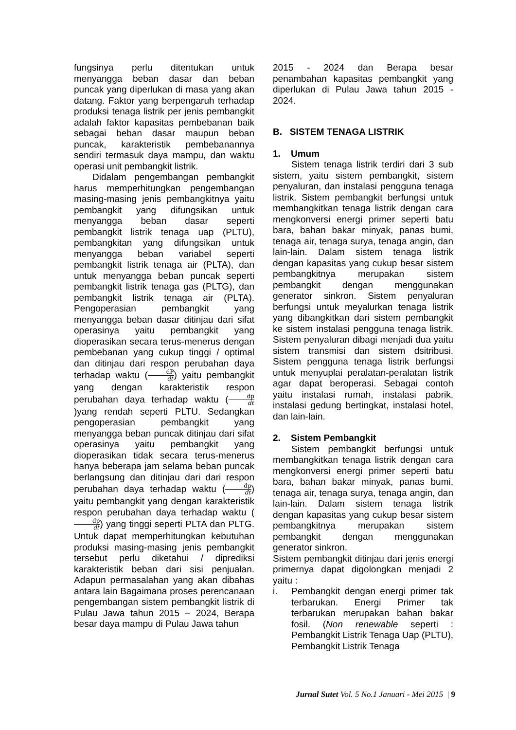fungsinya perlu ditentukan untuk menyangga beban dasar dan beban puncak yang diperlukan di masa yang akan datang. Faktor yang berpengaruh terhadap produksi tenaga listrik per jenis pembangkit adalah faktor kapasitas pembebanan baik sebagai beban dasar maupun beban puncak, karakteristik pembebanannya sendiri termasuk daya mampu, dan waktu operasi unit pembangkit listrik.
Didalam pengembangan pembangkit harus memperhitungkan pengembangan masing-masing jenis pembangkitnya yaitu pembangkit yang difungsikan untuk menyangga beban dasar seperti pembangkit listrik tenaga uap (PLTU), pembangkitan yang difungsikan untuk menyangga beban variabel seperti pembangkit listrik tenaga air (PLTA), dan untuk menyangga beban puncak seperti pembangkit listrik tenaga gas (PLTG), dan pembangkit listrik tenaga air (PLTA). Pengoperasian pembangkit yang menyangga beban dasar ditinjau dari sifat operasinya yaitu pembangkit yang dioperasikan secara terus-menerus dengan pembebanan yang cukup tinggi / optimal dan ditinjau dari respon perubahan daya terhadap waktu (dP dt) yaitu pembangkit yang dengan karakteristik respon perubahan daya terhadap waktu (dp dt)yang rendah seperti PLTU. Sedangkan pengoperasian pembangkit yang menyangga beban puncak ditinjau dari sifat operasinya yaitu pembangkit yang dioperasikan tidak secara terus-menerus hanya beberapa jam selama beban puncak berlangsung dan ditinjau dari dari respon perubahan daya terhadap waktu (dp dt) yaitu pembangkit yang dengan karakteristik respon perubahan daya terhadap waktu (dp dt) yang tinggi seperti PLTA dan PLTG. Untuk dapat memperhitungkan kebutuhan produksi masing-masing jenis pembangkit tersebut perlu diketahui / diprediksi karakteristik beban dari sisi penjualan. Adapun permasalahan yang akan dibahas antara lain Bagaimana proses perencanaan pengembangan sistem pembangkit listrik di Pulau Jawa tahun 2015 – 2024, Berapa besar daya mampu di Pulau Jawa tahun
2015 - 2024 dan Berapa besar penambahan kapasitas pembangkit yang diperlukan di Pulau Jawa tahun 2015 - 2024.
B. SISTEM TENAGA LISTRIK
1. Umum
Sistem tenaga listrik terdiri dari 3 sub sistem, yaitu sistem pembangkit, sistem penyaluran, dan instalasi pengguna tenaga listrik. Sistem pembangkit berfungsi untuk membangkitkan tenaga listrik dengan cara mengkonversi energi primer seperti batu bara, bahan bakar minyak, panas bumi, tenaga air, tenaga surya, tenaga angin, dan lain-lain. Dalam sistem tenaga listrik dengan kapasitas yang cukup besar sistem pembangkitnya merupakan sistem pembangkit dengan menggunakan generator sinkron. Sistem penyaluran berfungsi untuk meyalurkan tenaga listrik yang dibangkitkan dari sistem pembangkit ke sistem instalasi pengguna tenaga listrik. Sistem penyaluran dibagi menjadi dua yaitu sistem transmisi dan sistem dsitribusi. Sistem pengguna tenaga listrik berfungsi untuk menyuplai peralatan-peralatan listrik agar dapat beroperasi. Sebagai contoh yaitu instalasi rumah, instalasi pabrik, instalasi gedung bertingkat, instalasi hotel, dan lain-lain.
2. Sistem Pembangkit
Sistem pembangkit berfungsi untuk membangkitkan tenaga listrik dengan cara mengkonversi energi primer seperti batu bara, bahan bakar minyak, panas bumi, tenaga air, tenaga surya, tenaga angin, dan lain-lain. Dalam sistem tenaga listrik dengan kapasitas yang cukup besar sistem pembangkitnya merupakan sistem pembangkit dengan menggunakan generator sinkron.
Sistem pembangkit ditinjau dari jenis energi primernya dapat digolongkan menjadi 2 yaitu :
i. Pembangkit dengan energi primer tak terbarukan. Energi Primer tak terbarukan merupakan bahan bakar fosil. (Non renewable seperti : Pembangkit Listrik Tenaga Uap (PLTU), Pembangkit Listrik Tenaga
Jurnal Sutet Vol. 5 No.1 Januari - Mei 2015 | 9